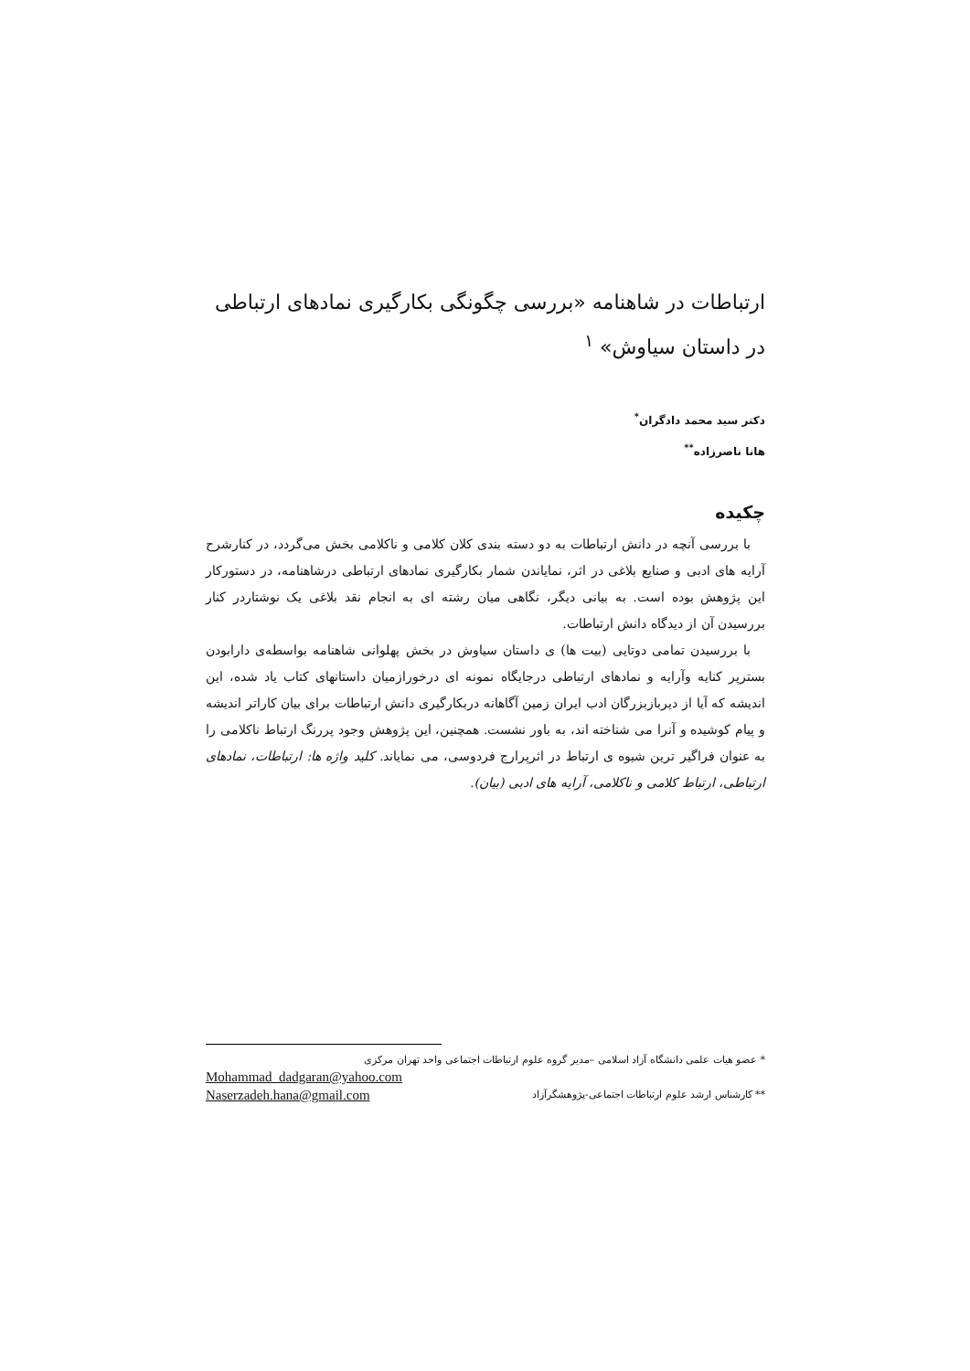ارتباطات در شاهنامه «بررسی چگونگی بکارگیری نمادهای ارتباطی در داستان سیاوش» <sup>۱</sup>
دکتر سید محمد دادگران<sup>*</sup>
هانا ناصرزاده<sup>**</sup>
چکیده
با بررسی آنچه در دانش ارتباطات به دو دسته بندی کلان کلامی و ناکلامی بخش می‌گردد، در کنارشرح آرایه های ادبی و صنایع بلاغی در اثر، نمایاندن شمار بکارگیری نمادهای ارتباطی درشاهنامه، در دستورکار این پژوهش بوده است. به بیانی دیگر، نگاهی میان رشته ای به انجام نقد بلاغی یک نوشتاردر کنار بررسیدن آن از دیدگاه دانش ارتباطات.
با بررسیدن تمامی دوتایی (بیت ها) ی داستان سیاوش در بخش پهلوانی شاهنامه بواسطه‌ی دارابودن بسترپر کنایه وآرایه و نمادهای ارتباطی درجایگاه نمونه ای درخورازمیان داستانهای کتاب یاد شده، این اندیشه که آیا از دیربازبزرگان ادب ایران زمین آگاهانه دربکارگیری دانش ارتباطات برای بیان کاراتر اندیشه و پیام کوشیده و آنرا می شناخته اند، به باور نشست. همچنین، این پژوهش وجود پررنگ ارتباط ناکلامی را به عنوان فراگیر ترین شیوه ی ارتباط در اثرپرارج فردوسی، می نمایاند. کلید واژه ها: ارتباطات، نمادهای ارتباطی، ارتباط کلامی و ناکلامی، آرایه های ادبی (بیان).
* عضو هیات علمی دانشگاه آزاد اسلامی –مدیر گروه علوم ارتباطات اجتماعی واحد تهران مرکزی
Mohammad_dadgaran@yahoo.com
** کارشناس ارشد علوم ارتباطات اجتماعی-پژوهشگرآزاد Naserzadeh.hana@gmail.com